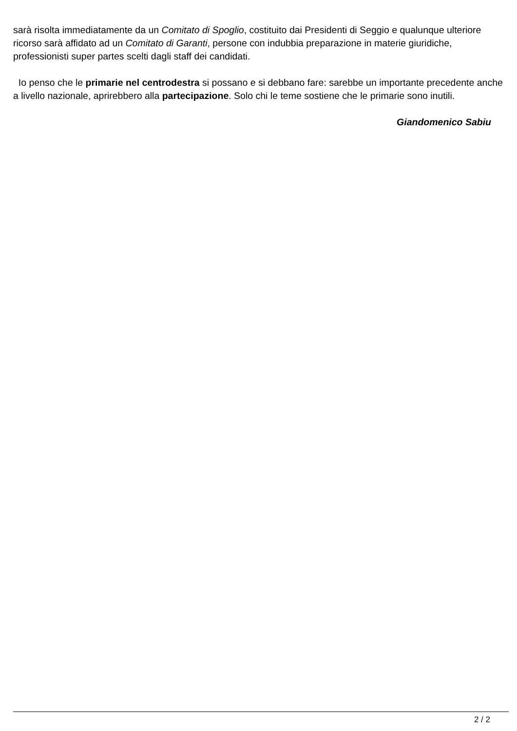sarà risolta immediatamente da un Comitato di Spoglio, costituito dai Presidenti di Seggio e qualunque ulteriore ricorso sarà affidato ad un Comitato di Garanti, persone con indubbia preparazione in materie giuridiche, professionisti super partes scelti dagli staff dei candidati.
Io penso che le primarie nel centrodestra si possano e si debbano fare: sarebbe un importante precedente anche a livello nazionale, aprirebbero alla partecipazione. Solo chi le teme sostiene che le primarie sono inutili.
Giandomenico Sabiu
2 / 2